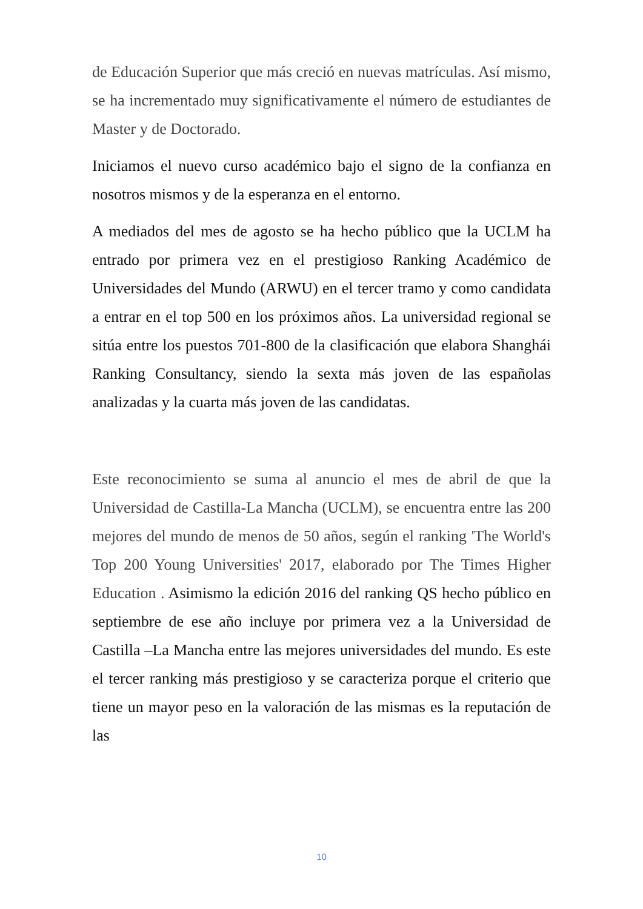de Educación Superior que más creció en nuevas matrículas. Así mismo, se ha incrementado muy significativamente el número de estudiantes de Master y de Doctorado.
Iniciamos el nuevo curso académico bajo el signo de la confianza en nosotros mismos y de la esperanza en el entorno.
A mediados del mes de agosto se ha hecho público que la UCLM ha entrado por primera vez en el prestigioso Ranking Académico de Universidades del Mundo (ARWU) en el tercer tramo y como candidata a entrar en el top 500 en los próximos años. La universidad regional se sitúa entre los puestos 701-800 de la clasificación que elabora Shanghái Ranking Consultancy, siendo la sexta más joven de las españolas analizadas y la cuarta más joven de las candidatas.
Este reconocimiento se suma al anuncio el mes de abril de que la Universidad de Castilla-La Mancha (UCLM), se encuentra entre las 200 mejores del mundo de menos de 50 años, según el ranking 'The World's Top 200 Young Universities' 2017, elaborado por The Times Higher Education . Asimismo la edición 2016 del ranking QS hecho público en septiembre de ese año incluye por primera vez a la Universidad de Castilla –La Mancha entre las mejores universidades del mundo. Es este el tercer ranking más prestigioso y se caracteriza porque el criterio que tiene un mayor peso en la valoración de las mismas es la reputación de las
10